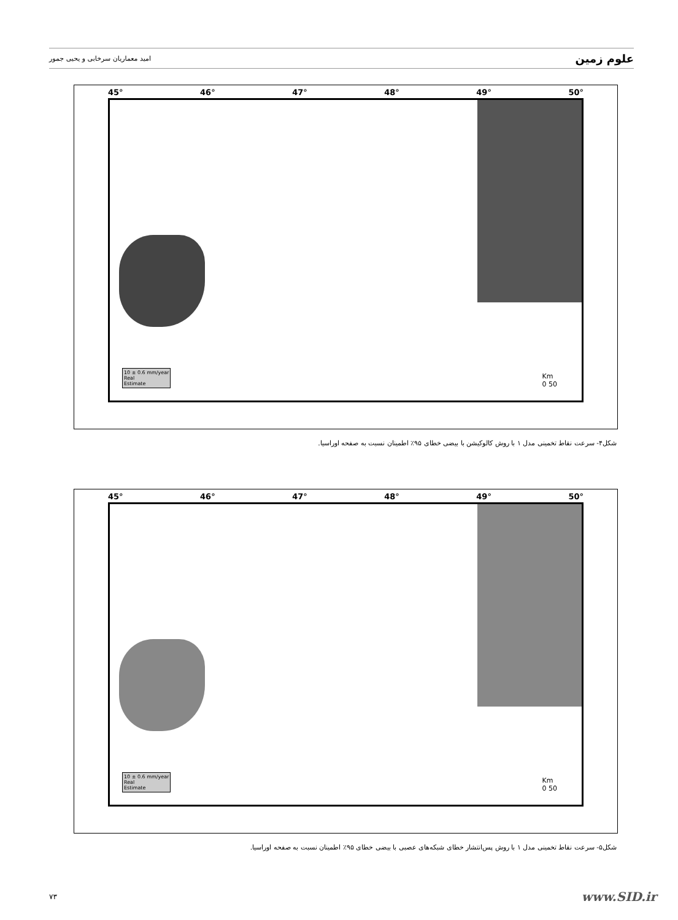علوم زمین امید معماریان سرخابی و یحیی جمور
45° 46° 47° 48° 49° 50°
10 ± 0.6 mm/year
Real
Estimate
Km
0 50
40° 39° 38° 37° 36°
شکل۴- سرعت نقاط تخمینی مدل ۱ با روش کالوکیشن با بیضی خطای ۹۵٪ اطمینان نسبت به صفحه اوراسیا.
45° 46° 47° 48° 49° 50°
10 ± 0.6 mm/year
Real
Estimate
Km
0 50
شکل۵- سرعت نقاط تخمینی مدل ۱ با روش پس‌انتشار خطای شبکه‌های عصبی با بیضی خطای ۹۵٪ اطمینان نسبت به صفحه اوراسیا.
۷۳ www.SID.ir